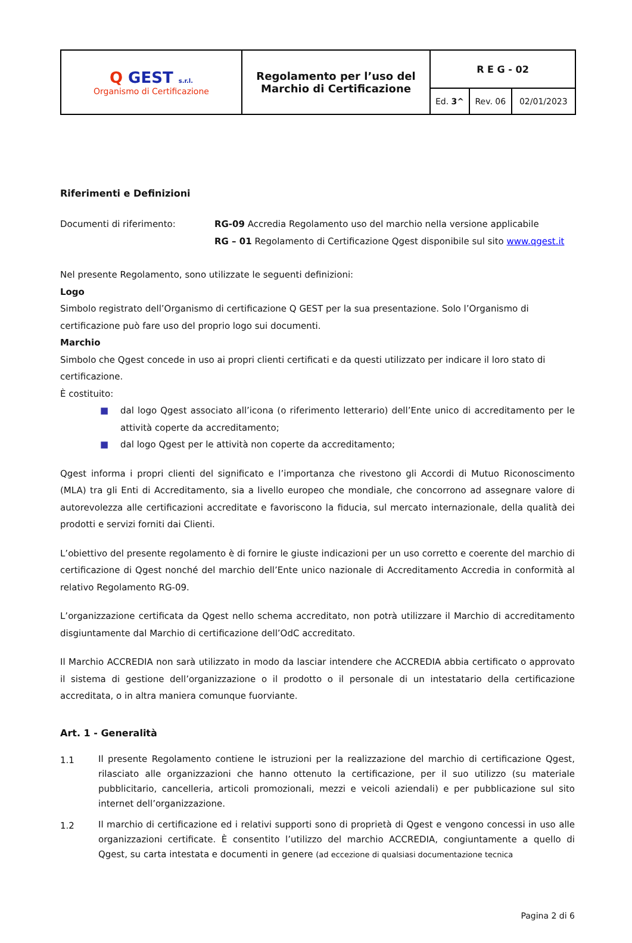| Q GEST s.r.l. Organismo di Certificazione | Regolamento per l’uso del Marchio di Certificazione | R E G - 02 | | |
| | | Ed. 3^ | Rev. 06 | 02/01/2023 |
Riferimenti e Definizioni
Documenti di riferimento: RG-09 Accredia Regolamento uso del marchio nella versione applicabile
RG – 01 Regolamento di Certificazione Qgest disponibile sul sito www.qgest.it
Nel presente Regolamento, sono utilizzate le seguenti definizioni:
Logo
Simbolo registrato dell’Organismo di certificazione Q GEST per la sua presentazione. Solo l’Organismo di certificazione può fare uso del proprio logo sui documenti.
Marchio
Simbolo che Qgest concede in uso ai propri clienti certificati e da questi utilizzato per indicare il loro stato di certificazione.
È costituito:
■ dal logo Qgest associato all’icona (o riferimento letterario) dell’Ente unico di accreditamento per le attività coperte da accreditamento;
■ dal logo Qgest per le attività non coperte da accreditamento;
Qgest informa i propri clienti del significato e l’importanza che rivestono gli Accordi di Mutuo Riconoscimento (MLA) tra gli Enti di Accreditamento, sia a livello europeo che mondiale, che concorrono ad assegnare valore di autorevolezza alle certificazioni accreditate e favoriscono la fiducia, sul mercato internazionale, della qualità dei prodotti e servizi forniti dai Clienti.
L’obiettivo del presente regolamento è di fornire le giuste indicazioni per un uso corretto e coerente del marchio di certificazione di Qgest nonché del marchio dell’Ente unico nazionale di Accreditamento Accredia in conformità al relativo Regolamento RG-09.
L’organizzazione certificata da Qgest nello schema accreditato, non potrà utilizzare il Marchio di accreditamento disgiuntamente dal Marchio di certificazione dell’OdC accreditato.
Il Marchio ACCREDIA non sarà utilizzato in modo da lasciar intendere che ACCREDIA abbia certificato o approvato il sistema di gestione dell’organizzazione o il prodotto o il personale di un intestatario della certificazione accreditata, o in altra maniera comunque fuorviante.
Art. 1 - Generalità
1.1
Il presente Regolamento contiene le istruzioni per la realizzazione del marchio di certificazione Qgest, rilasciato alle organizzazioni che hanno ottenuto la certificazione, per il suo utilizzo (su materiale pubblicitario, cancelleria, articoli promozionali, mezzi e veicoli aziendali) e per pubblicazione sul sito internet dell’organizzazione.
1.2
Il marchio di certificazione ed i relativi supporti sono di proprietà di Qgest e vengono concessi in uso alle organizzazioni certificate. È consentito l’utilizzo del marchio ACCREDIA, congiuntamente a quello di Qgest, su carta intestata e documenti in genere (ad eccezione di qualsiasi documentazione tecnica
Pagina 2 di 6